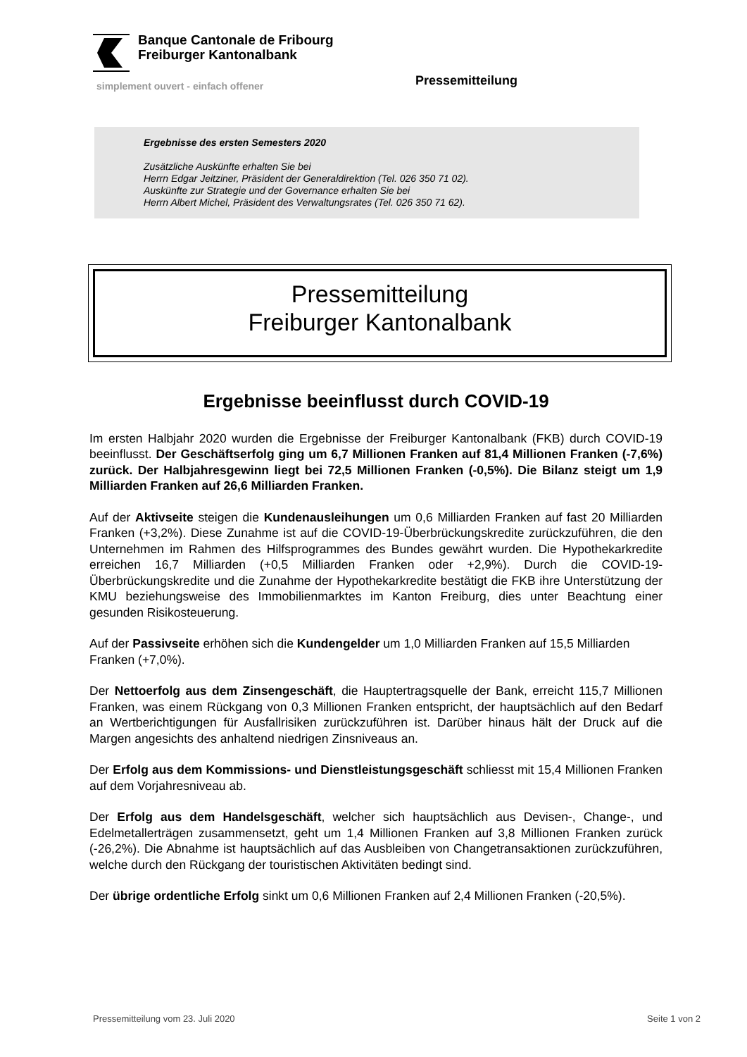Banque Cantonale de Fribourg
Freiburger Kantonalbank
simplement ouvert - einfach offener
Pressemitteilung
Ergebnisse des ersten Semesters 2020
Zusätzliche Auskünfte erhalten Sie bei
Herrn Edgar Jeitziner, Präsident der Generaldirektion (Tel. 026 350 71 02).
Auskünfte zur Strategie und der Governance erhalten Sie bei
Herrn Albert Michel, Präsident des Verwaltungsrates (Tel. 026 350 71 62).
Pressemitteilung
Freiburger Kantonalbank
Ergebnisse beeinflusst durch COVID-19
Im ersten Halbjahr 2020 wurden die Ergebnisse der Freiburger Kantonalbank (FKB) durch COVID-19 beeinflusst. Der Geschäftserfolg ging um 6,7 Millionen Franken auf 81,4 Millionen Franken (-7,6%) zurück. Der Halbjahresgewinn liegt bei 72,5 Millionen Franken (-0,5%). Die Bilanz steigt um 1,9 Milliarden Franken auf 26,6 Milliarden Franken.
Auf der Aktivseite steigen die Kundenausleihungen um 0,6 Milliarden Franken auf fast 20 Milliarden Franken (+3,2%). Diese Zunahme ist auf die COVID-19-Überbrückungskredite zurückzuführen, die den Unternehmen im Rahmen des Hilfsprogrammes des Bundes gewährt wurden. Die Hypothekarkredite erreichen 16,7 Milliarden (+0,5 Milliarden Franken oder +2,9%). Durch die COVID-19-Überbrückungskredite und die Zunahme der Hypothekarkredite bestätigt die FKB ihre Unterstützung der KMU beziehungsweise des Immobilienmarktes im Kanton Freiburg, dies unter Beachtung einer gesunden Risikosteuerung.
Auf der Passivseite erhöhen sich die Kundengelder um 1,0 Milliarden Franken auf 15,5 Milliarden Franken (+7,0%).
Der Nettoerfolg aus dem Zinsengeschäft, die Hauptertragsquelle der Bank, erreicht 115,7 Millionen Franken, was einem Rückgang von 0,3 Millionen Franken entspricht, der hauptsächlich auf den Bedarf an Wertberichtigungen für Ausfallrisiken zurückzuführen ist. Darüber hinaus hält der Druck auf die Margen angesichts des anhaltend niedrigen Zinsniveaus an.
Der Erfolg aus dem Kommissions- und Dienstleistungsgeschäft schliesst mit 15,4 Millionen Franken auf dem Vorjahresniveau ab.
Der Erfolg aus dem Handelsgeschäft, welcher sich hauptsächlich aus Devisen-, Change-, und Edelmetallerträgen zusammensetzt, geht um 1,4 Millionen Franken auf 3,8 Millionen Franken zurück (-26,2%). Die Abnahme ist hauptsächlich auf das Ausbleiben von Changetransaktionen zurückzuführen, welche durch den Rückgang der touristischen Aktivitäten bedingt sind.
Der übrige ordentliche Erfolg sinkt um 0,6 Millionen Franken auf 2,4 Millionen Franken (-20,5%).
Pressemitteilung vom 23. Juli 2020 Seite 1 von 2